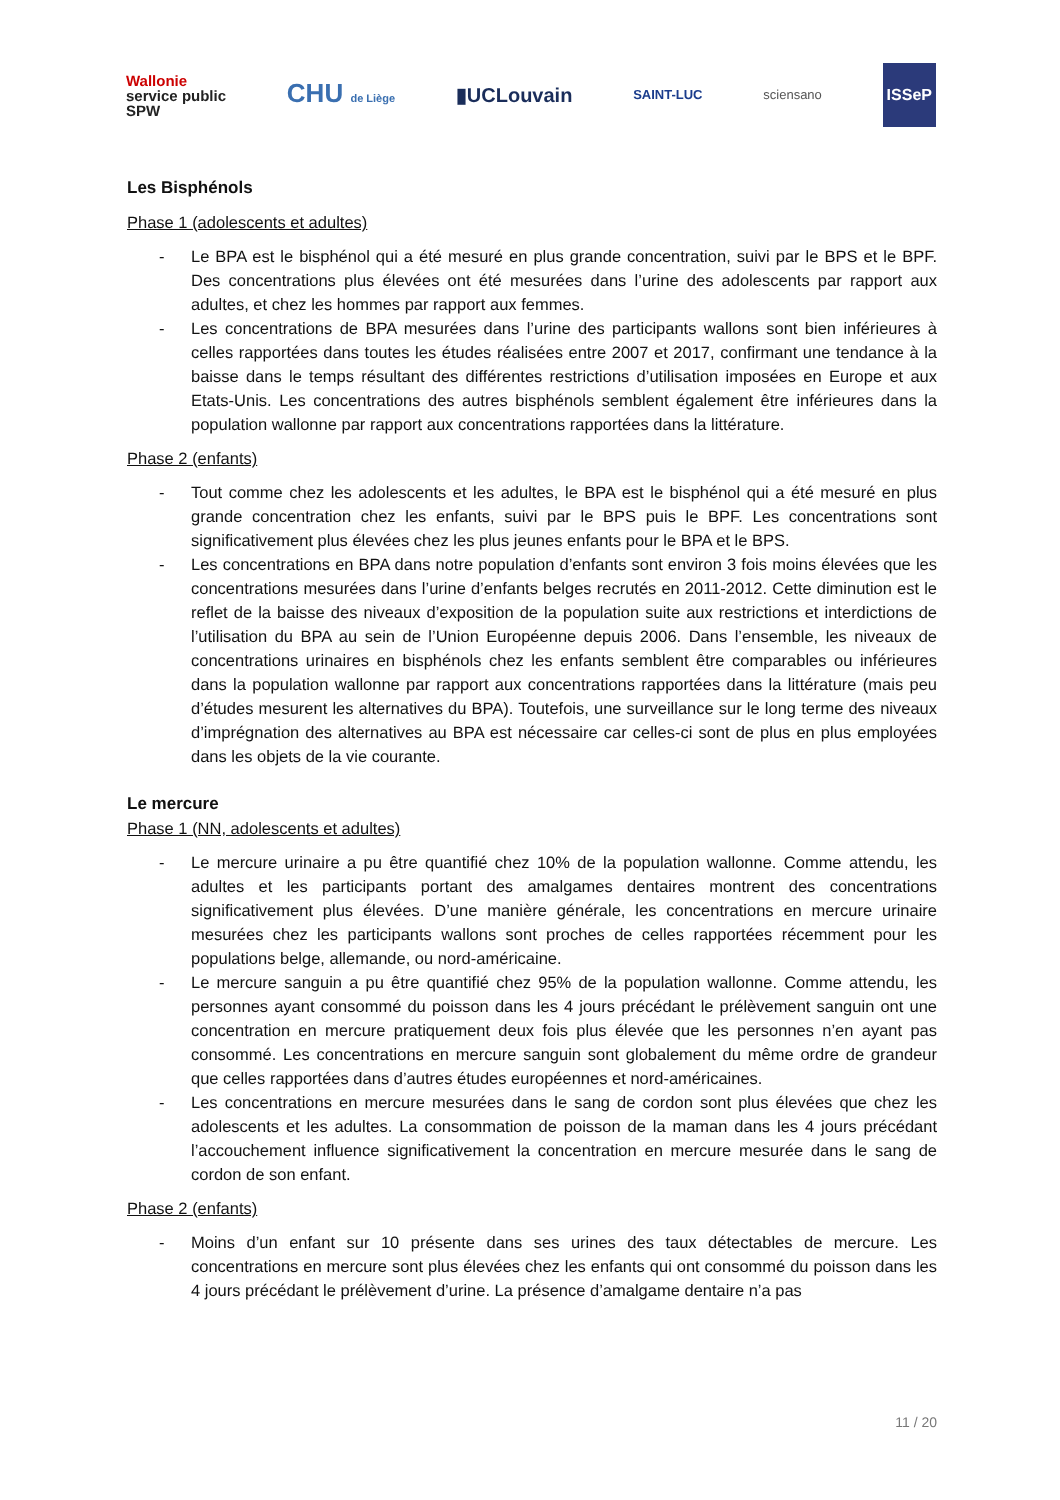Wallonie
service public
SPW
CHU de Liège
▮UCLouvain
SAINT-LUC sciensano
ISSeP
Les Bisphénols
Phase 1 (adolescents et adultes)
- Le BPA est le bisphénol qui a été mesuré en plus grande concentration, suivi par le BPS et le BPF. Des concentrations plus élevées ont été mesurées dans l’urine des adolescents par rapport aux adultes, et chez les hommes par rapport aux femmes.
- Les concentrations de BPA mesurées dans l’urine des participants wallons sont bien inférieures à celles rapportées dans toutes les études réalisées entre 2007 et 2017, confirmant une tendance à la baisse dans le temps résultant des différentes restrictions d’utilisation imposées en Europe et aux Etats-Unis. Les concentrations des autres bisphénols semblent également être inférieures dans la population wallonne par rapport aux concentrations rapportées dans la littérature.
Phase 2 (enfants)
- Tout comme chez les adolescents et les adultes, le BPA est le bisphénol qui a été mesuré en plus grande concentration chez les enfants, suivi par le BPS puis le BPF. Les concentrations sont significativement plus élevées chez les plus jeunes enfants pour le BPA et le BPS.
- Les concentrations en BPA dans notre population d’enfants sont environ 3 fois moins élevées que les concentrations mesurées dans l’urine d’enfants belges recrutés en 2011-2012. Cette diminution est le reflet de la baisse des niveaux d’exposition de la population suite aux restrictions et interdictions de l’utilisation du BPA au sein de l’Union Européenne depuis 2006. Dans l’ensemble, les niveaux de concentrations urinaires en bisphénols chez les enfants semblent être comparables ou inférieures dans la population wallonne par rapport aux concentrations rapportées dans la littérature (mais peu d’études mesurent les alternatives du BPA). Toutefois, une surveillance sur le long terme des niveaux d’imprégnation des alternatives au BPA est nécessaire car celles-ci sont de plus en plus employées dans les objets de la vie courante.
Le mercure
Phase 1 (NN, adolescents et adultes)
- Le mercure urinaire a pu être quantifié chez 10% de la population wallonne. Comme attendu, les adultes et les participants portant des amalgames dentaires montrent des concentrations significativement plus élevées. D’une manière générale, les concentrations en mercure urinaire mesurées chez les participants wallons sont proches de celles rapportées récemment pour les populations belge, allemande, ou nord-américaine.
- Le mercure sanguin a pu être quantifié chez 95% de la population wallonne. Comme attendu, les personnes ayant consommé du poisson dans les 4 jours précédant le prélèvement sanguin ont une concentration en mercure pratiquement deux fois plus élevée que les personnes n’en ayant pas consommé. Les concentrations en mercure sanguin sont globalement du même ordre de grandeur que celles rapportées dans d’autres études européennes et nord-américaines.
- Les concentrations en mercure mesurées dans le sang de cordon sont plus élevées que chez les adolescents et les adultes. La consommation de poisson de la maman dans les 4 jours précédant l’accouchement influence significativement la concentration en mercure mesurée dans le sang de cordon de son enfant.
Phase 2 (enfants)
- Moins d’un enfant sur 10 présente dans ses urines des taux détectables de mercure. Les concentrations en mercure sont plus élevées chez les enfants qui ont consommé du poisson dans les 4 jours précédant le prélèvement d’urine. La présence d’amalgame dentaire n’a pas
11 / 20